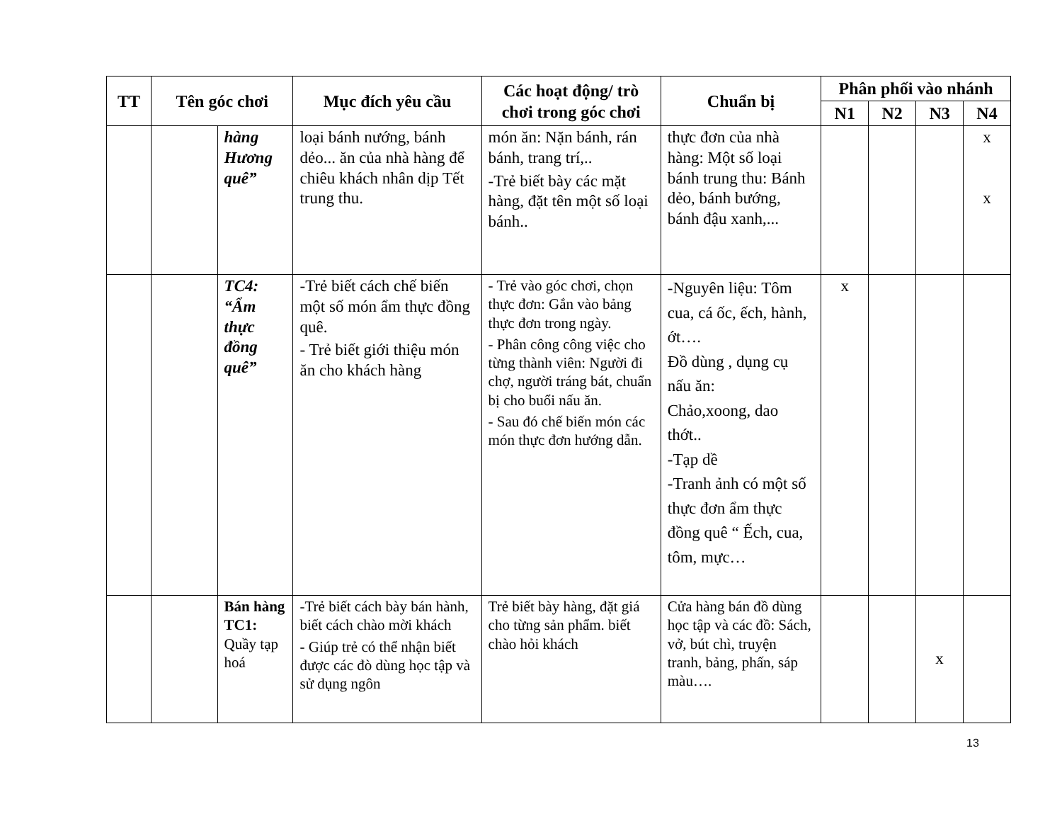| TT | Tên góc chơi | | Mục đích yêu cầu | Các hoạt động/ trò chơi trong góc chơi | Chuẩn bị | Phân phối vào nhánh | | | |
| --- | --- | --- | --- | --- | --- | --- | --- | --- | --- |
| | | | | | | N1 | N2 | N3 | N4 |
| | | hàng Hương quê” | loại bánh nướng, bánh dẻo... ăn của nhà hàng để chiêu khách nhân dịp Tết trung thu. | món ăn: Nặn bánh, rán bánh, trang trí,.. -Trẻ biết bày các mặt hàng, đặt tên một số loại bánh.. | thực đơn của nhà hàng: Một số loại bánh trung thu: Bánh dẻo, bánh bướng, bánh đậu xanh,... | | | | x x |
| | | TC4: “Ẩm thực đồng quê” | -Trẻ biết cách chế biến một số món ẩm thực đồng quê. - Trẻ biết giới thiệu món ăn cho khách hàng | - Trẻ vào góc chơi, chọn thực đơn: Gắn vào bảng thực đơn trong ngày. - Phân công công việc cho từng thành viên: Người đi chợ, người tráng bát, chuẩn bị cho buổi nấu ăn. - Sau đó chế biến món các món thực đơn hướng dẫn. | -Nguyên liệu: Tôm cua, cá ốc, ếch, hành, ớt…. Đồ dùng , dụng cụ nấu ăn: Chảo,xoong, dao thớt.. -Tạp dề -Tranh ảnh có một số thực đơn ẩm thực đồng quê “ Ếch, cua, tôm, mực… | x | | | |
| | | Bán hàng TC1: Quầy tạp hoá | -Trẻ biết cách bày bán hành, biết cách chào mời khách - Giúp trẻ có thể nhận biết được các đò dùng học tập và sử dụng ngôn | Trẻ biết bày hàng, đặt giá cho từng sản phẩm. biết chào hỏi khách | Cửa hàng bán đồ dùng học tập và các đồ: Sách, vở, bút chì, truyện tranh, bảng, phấn, sáp màu…. | | | x | |
13